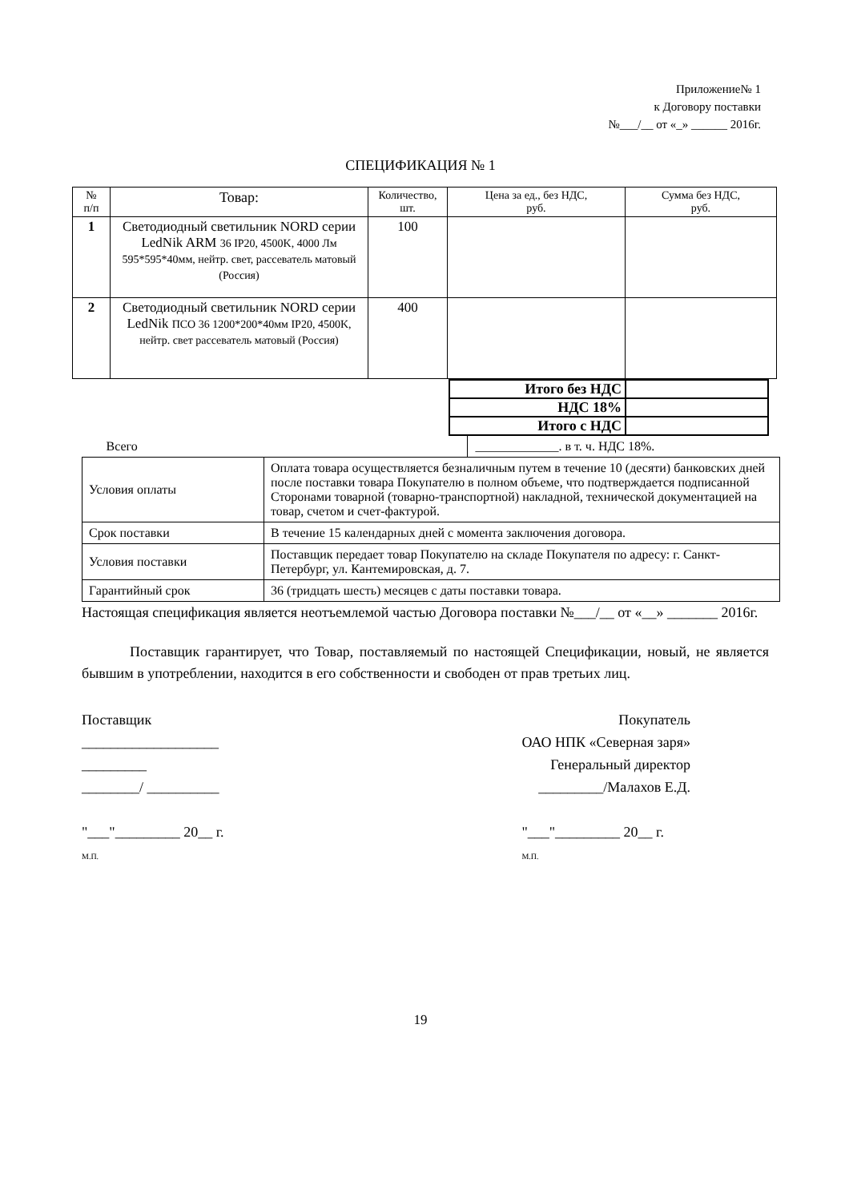Приложение№ 1
к Договору поставки
№___/__ от «_» ______ 2016г.
СПЕЦИФИКАЦИЯ № 1
| № п/п | Товар: | Количество, шт. | Цена за ед., без НДС, руб. | Сумма без НДС, руб. |
| --- | --- | --- | --- | --- |
| 1 | Светодиодный светильник NORD серии LedNik ARM 36 IP20, 4500K, 4000 Лм 595*595*40мм, нейтр. свет, рассеватель матовый (Россия) | 100 | | |
| 2 | Светодиодный светильник NORD серии LedNik ПСО 36 1200*200*40мм IP20, 4500K, нейтр. свет рассеватель матовый (Россия) | 400 | | |
| Итого без НДС | |
| НДС 18% | |
| Итого с НДС | |
| / Всего / _____________. в т. ч. НДС 18%. / | |
| Условия оплаты | Оплата товара осуществляется безналичным путем в течение 10 (десяти) банковских дней после поставки товара Покупателю в полном объеме, что подтверждается подписанной Сторонами товарной (товарно-транспортной) накладной, технической документацией на товар, счетом и счет-фактурой. |
| Срок поставки | В течение 15 календарных дней с момента заключения договора. |
| Условия поставки | Поставщик передает товар Покупателю на складе Покупателя по адресу: г. Санкт-Петербург, ул. Кантемировская, д. 7. |
| Гарантийный срок | 36 (тридцать шесть) месяцев с даты поставки товара. |
Настоящая спецификация является неотъемлемой частью Договора поставки №___/__ от «__» _______ 2016г.
Поставщик гарантирует, что Товар, поставляемый по настоящей Спецификации, новый, не является бывшим в употреблении, находится в его собственности и свободен от прав третьих лиц.
Поставщик
___________________
_________
________/ __________
"___"_________ 20__ г.
М.П.
Покупатель
ОАО НПК «Северная заря»
Генеральный директор
_________/Малахов Е.Д.
"___"_________ 20__ г.
М.П.
19